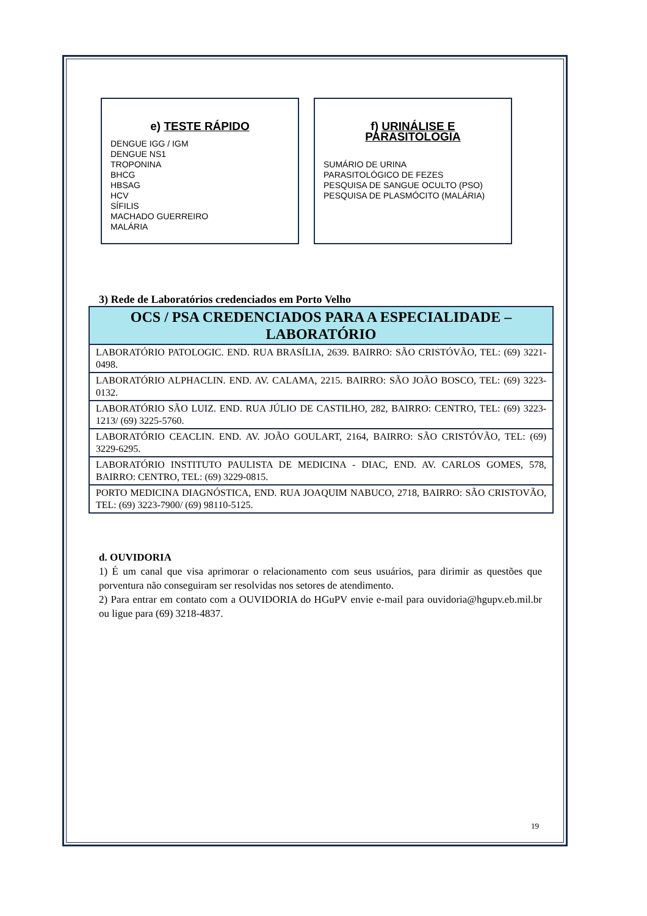e) TESTE RÁPIDO
DENGUE IGG / IGM
DENGUE NS1
TROPONINA
BHCG
HBSAG
HCV
SÍFILIS
MACHADO GUERREIRO
MALÁRIA
f) URINÁLISE E PARASITOLOGIA
SUMÁRIO DE URINA
PARASITOLÓGICO DE FEZES
PESQUISA DE SANGUE OCULTO (PSO)
PESQUISA DE PLASMÓCITO (MALÁRIA)
3) Rede de Laboratórios credenciados em Porto Velho
| OCS / PSA CREDENCIADOS PARA A ESPECIALIDADE – LABORATÓRIO |
| --- |
| LABORATÓRIO PATOLOGIC. END. RUA BRASÍLIA, 2639. BAIRRO: SÃO CRISTÓVÃO, TEL: (69) 3221-0498. |
| LABORATÓRIO ALPHACLIN. END. AV. CALAMA, 2215. BAIRRO: SÃO JOÃO BOSCO, TEL: (69) 3223-0132. |
| LABORATÓRIO SÃO LUIZ. END. RUA JÚLIO DE CASTILHO, 282, BAIRRO: CENTRO, TEL: (69) 3223-1213/ (69) 3225-5760. |
| LABORATÓRIO CEACLIN. END. AV. JOÃO GOULART, 2164, BAIRRO: SÃO CRISTÓVÃO, TEL: (69) 3229-6295. |
| LABORATÓRIO INSTITUTO PAULISTA DE MEDICINA - DIAC, END. AV. CARLOS GOMES, 578, BAIRRO: CENTRO, TEL: (69) 3229-0815. |
| PORTO MEDICINA DIAGNÓSTICA, END. RUA JOAQUIM NABUCO, 2718, BAIRRO: SÃO CRISTOVÃO, TEL: (69) 3223-7900/ (69) 98110-5125. |
d. OUVIDORIA
1) É um canal que visa aprimorar o relacionamento com seus usuários, para dirimir as questões que porventura não conseguiram ser resolvidas nos setores de atendimento.
2) Para entrar em contato com a OUVIDORIA do HGuPV envie e-mail para ouvidoria@hgupv.eb.mil.br ou ligue para (69) 3218-4837.
19